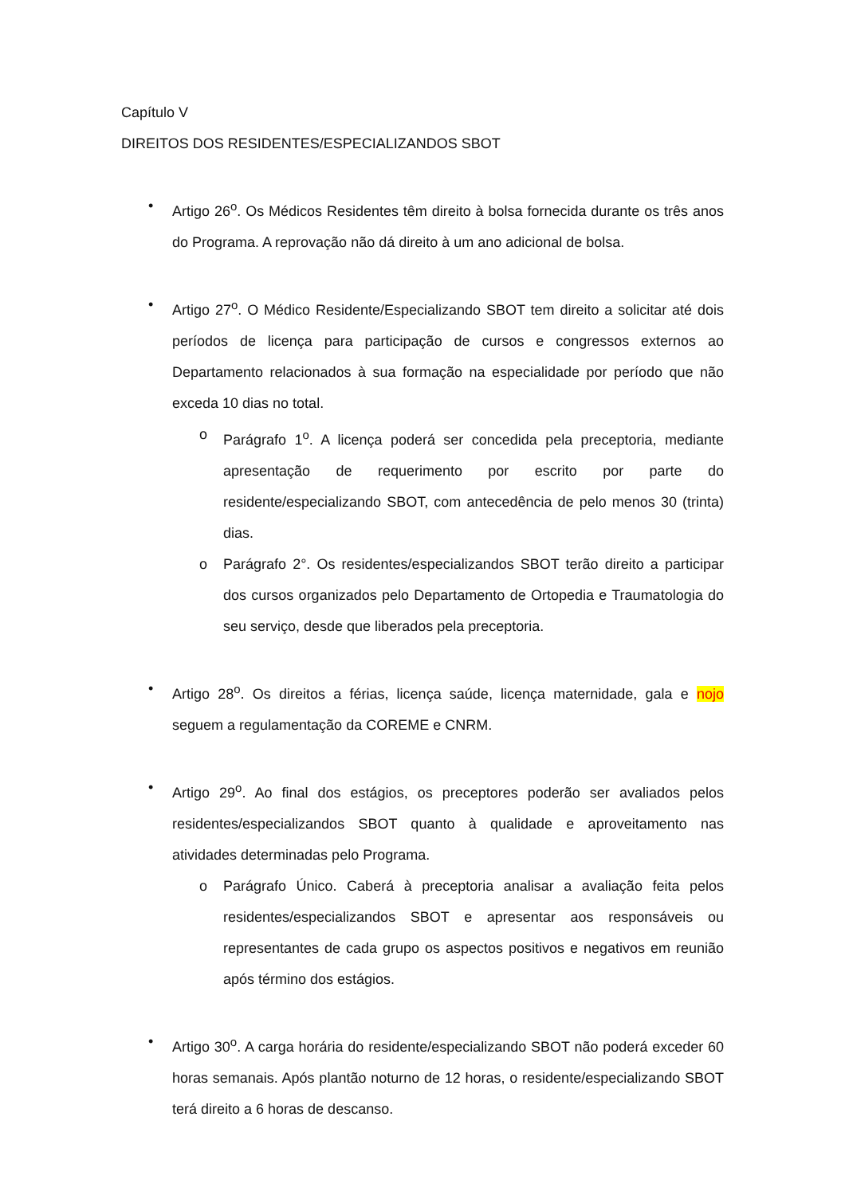Capítulo V
DIREITOS DOS RESIDENTES/ESPECIALIZANDOS SBOT
• Artigo 26<sup>o</sup>. Os Médicos Residentes têm direito à bolsa fornecida durante os três anos do Programa. A reprovação não dá direito à um ano adicional de bolsa.
• Artigo 27<sup>o</sup>. O Médico Residente/Especializando SBOT tem direito a solicitar até dois períodos de licença para participação de cursos e congressos externos ao Departamento relacionados à sua formação na especialidade por período que não exceda 10 dias no total.
o Parágrafo 1<sup>o</sup>. A licença poderá ser concedida pela preceptoria, mediante apresentação de requerimento por escrito por parte do residente/especializando SBOT, com antecedência de pelo menos 30 (trinta) dias.
o Parágrafo 2°. Os residentes/especializandos SBOT terão direito a participar dos cursos organizados pelo Departamento de Ortopedia e Traumatologia do seu serviço, desde que liberados pela preceptoria.
• Artigo 28<sup>o</sup>. Os direitos a férias, licença saúde, licença maternidade, gala e nojo seguem a regulamentação da COREME e CNRM.
• Artigo 29<sup>o</sup>. Ao final dos estágios, os preceptores poderão ser avaliados pelos residentes/especializandos SBOT quanto à qualidade e aproveitamento nas atividades determinadas pelo Programa.
o Parágrafo Único. Caberá à preceptoria analisar a avaliação feita pelos residentes/especializandos SBOT e apresentar aos responsáveis ou representantes de cada grupo os aspectos positivos e negativos em reunião após término dos estágios.
• Artigo 30<sup>o</sup>. A carga horária do residente/especializando SBOT não poderá exceder 60 horas semanais. Após plantão noturno de 12 horas, o residente/especializando SBOT terá direito a 6 horas de descanso.